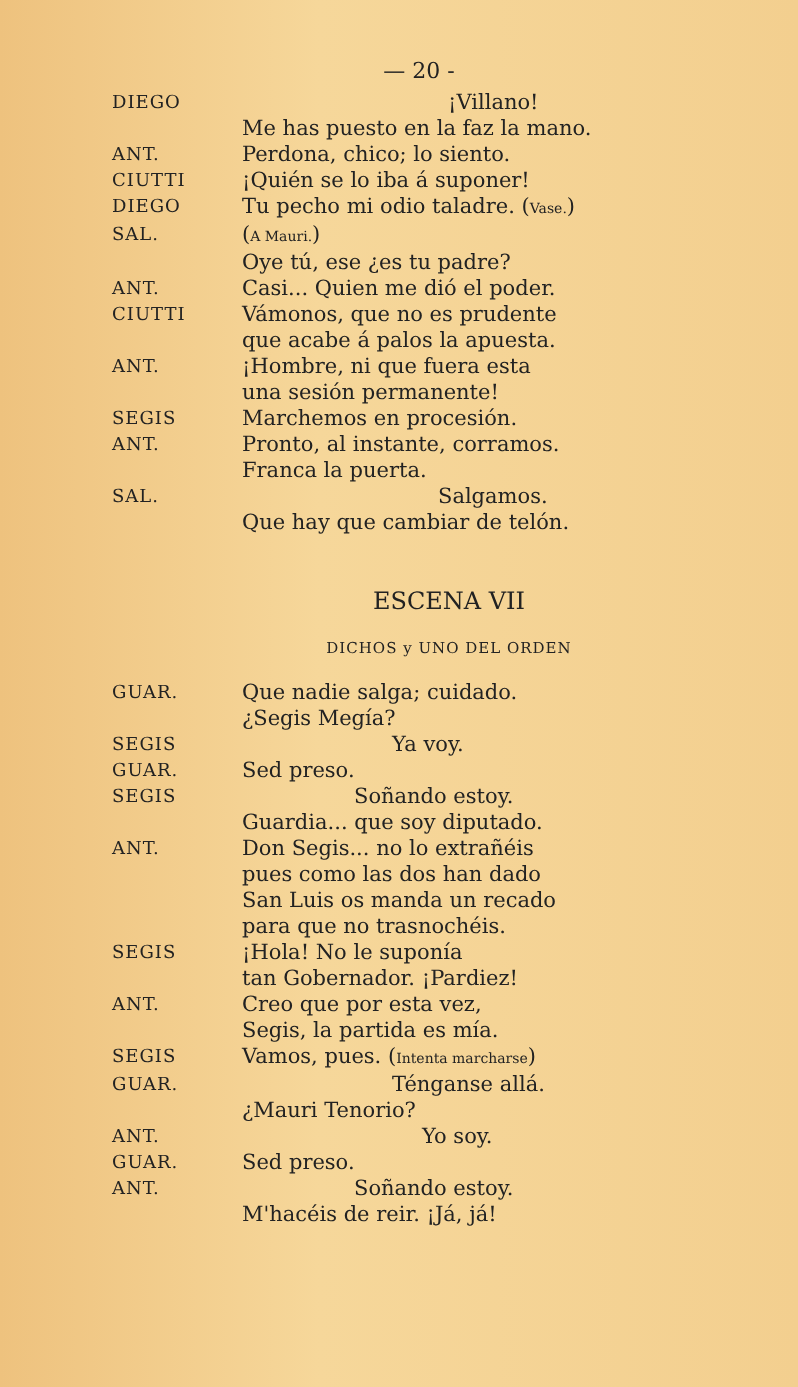— 20 -
DIEGO
¡Villano!
Me has puesto en la faz la mano.
ANT.
Perdona, chico; lo siento.
CIUTTI
¡Quién se lo iba á suponer!
DIEGO
Tu pecho mi odio taladre. (Vase.)
SAL.
(A Mauri.)
Oye tú, ese ¿es tu padre?
ANT.
Casi... Quien me dió el poder.
CIUTTI
Vámonos, que no es prudente
que acabe á palos la apuesta.
ANT.
¡Hombre, ni que fuera esta
una sesión permanente!
SEGIS
Marchemos en procesión.
ANT.
Pronto, al instante, corramos.
Franca la puerta.
SAL.
Salgamos.
Que hay que cambiar de telón.
ESCENA VII
DICHOS y UNO DEL ORDEN
GUAR.
Que nadie salga; cuidado.
¿Segis Megía?
SEGIS
Ya voy.
GUAR.
Sed preso.
SEGIS
Soñando estoy.
Guardia... que soy diputado.
ANT.
Don Segis... no lo extrañéis
pues como las dos han dado
San Luis os manda un recado
para que no trasnochéis.
SEGIS
¡Hola! No le suponía
tan Gobernador. ¡Pardiez!
ANT.
Creo que por esta vez,
Segis, la partida es mía.
SEGIS
Vamos, pues. (Intenta marcharse)
GUAR.
Ténganse allá.
¿Mauri Tenorio?
ANT.
Yo soy.
GUAR.
Sed preso.
ANT.
Soñando estoy.
M'hacéis de reir. ¡Já, já!